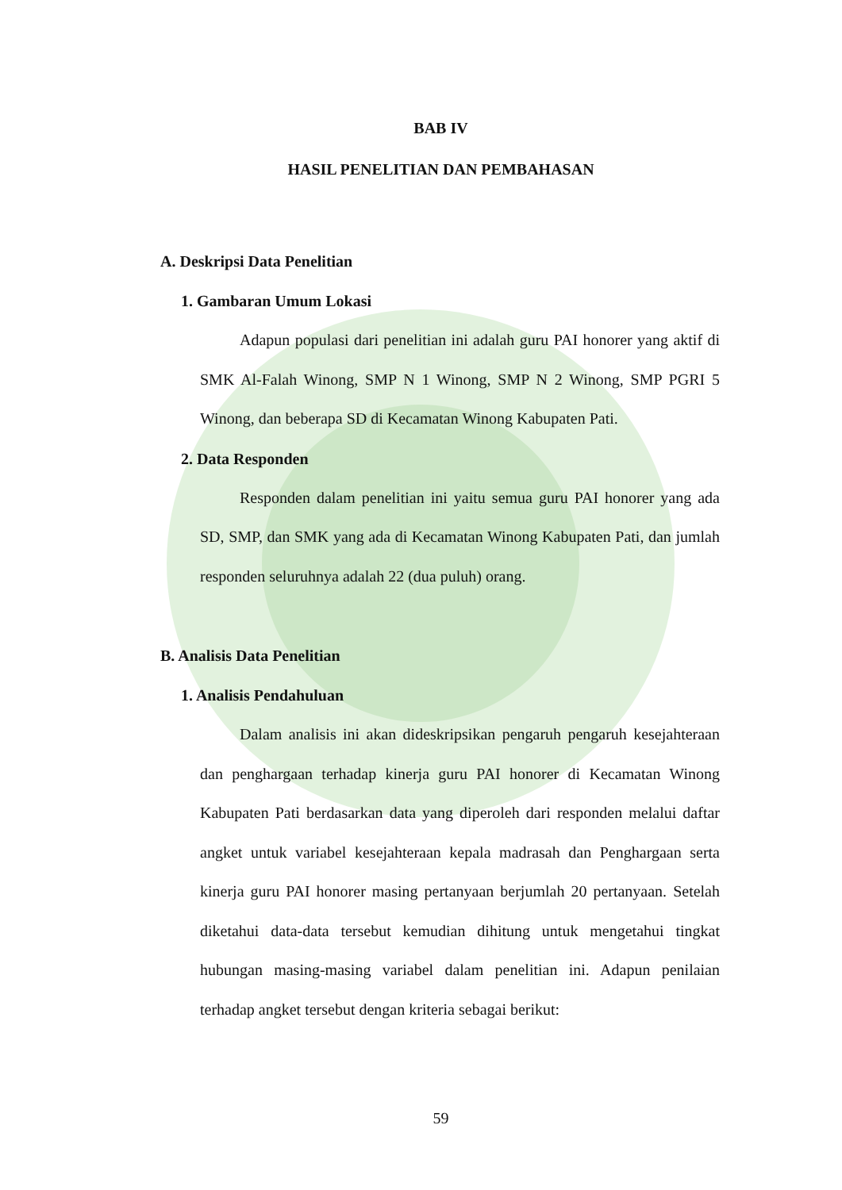BAB IV
HASIL PENELITIAN DAN PEMBAHASAN
A. Deskripsi Data Penelitian
1. Gambaran Umum Lokasi
Adapun populasi dari penelitian ini adalah guru PAI honorer yang aktif di SMK Al-Falah Winong, SMP N 1 Winong, SMP N 2 Winong, SMP PGRI 5 Winong, dan beberapa SD di Kecamatan Winong Kabupaten Pati.
2. Data Responden
Responden dalam penelitian ini yaitu semua guru PAI honorer yang ada SD, SMP, dan SMK yang ada di Kecamatan Winong Kabupaten Pati, dan jumlah responden seluruhnya adalah 22 (dua puluh) orang.
B. Analisis Data Penelitian
1. Analisis Pendahuluan
Dalam analisis ini akan dideskripsikan pengaruh pengaruh kesejahteraan dan penghargaan terhadap kinerja guru PAI honorer di Kecamatan Winong Kabupaten Pati berdasarkan data yang diperoleh dari responden melalui daftar angket untuk variabel kesejahteraan kepala madrasah dan Penghargaan serta kinerja guru PAI honorer masing pertanyaan berjumlah 20 pertanyaan. Setelah diketahui data-data tersebut kemudian dihitung untuk mengetahui tingkat hubungan masing-masing variabel dalam penelitian ini. Adapun penilaian terhadap angket tersebut dengan kriteria sebagai berikut:
59